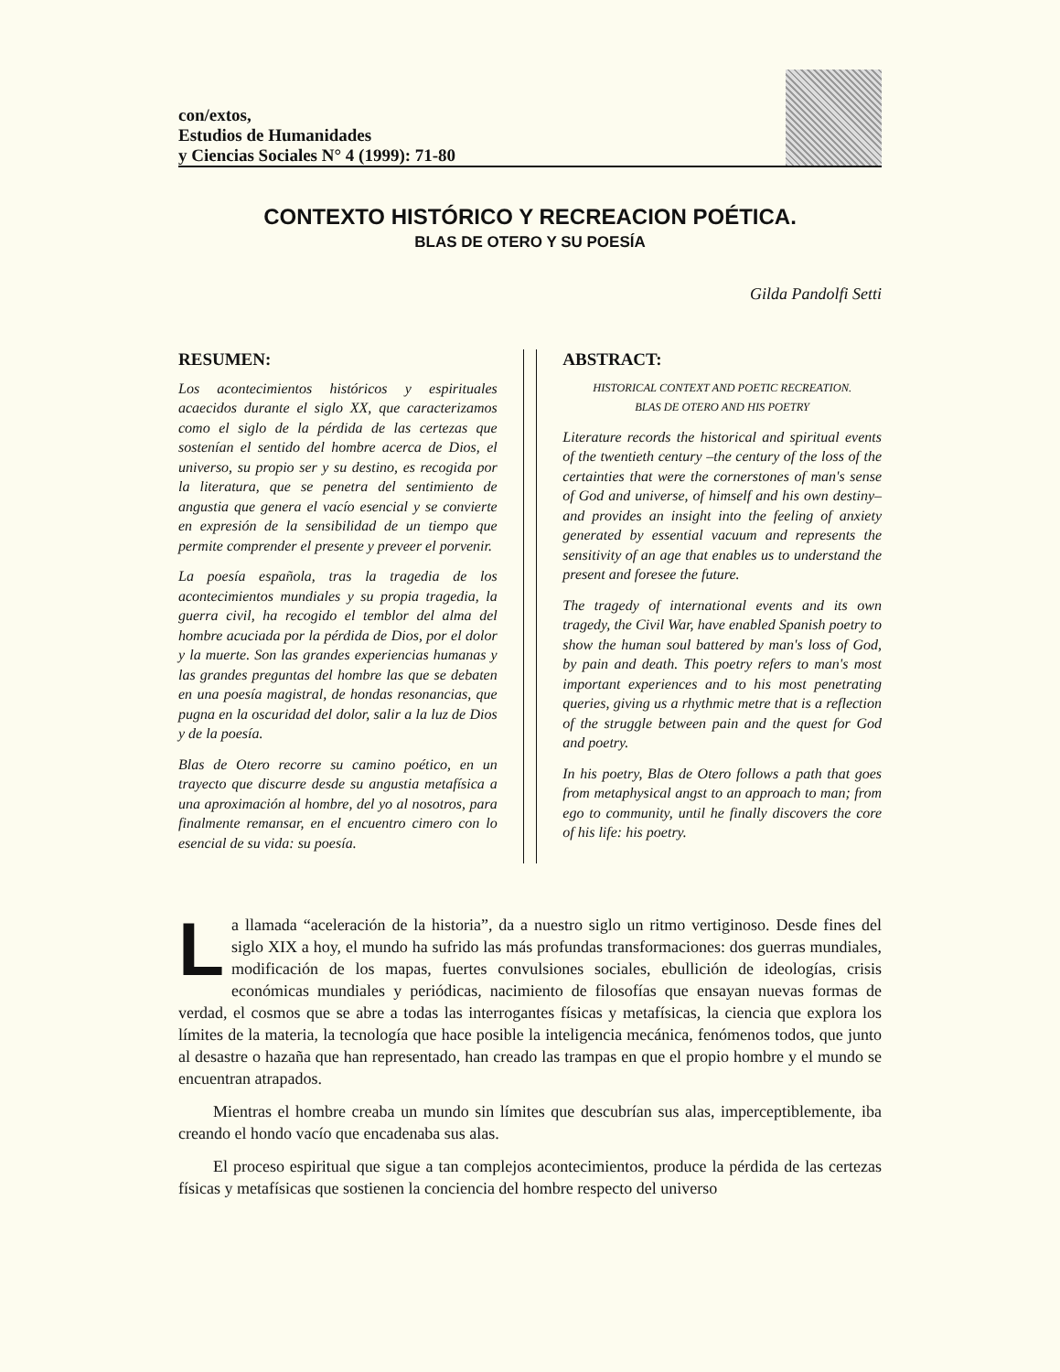con/extos,
Estudios de Humanidades
y Ciencias Sociales N° 4 (1999): 71-80
CONTEXTO HISTÓRICO Y RECREACION POÉTICA.
BLAS DE OTERO Y SU POESÍA
Gilda Pandolfi Setti
RESUMEN:
Los acontecimientos históricos y espirituales acaecidos durante el siglo XX, que caracterizamos como el siglo de la pérdida de las certezas que sostenían el sentido del hombre acerca de Dios, el universo, su propio ser y su destino, es recogida por la literatura, que se penetra del sentimiento de angustia que genera el vacío esencial y se convierte en expresión de la sensibilidad de un tiempo que permite comprender el presente y preveer el porvenir.
La poesía española, tras la tragedia de los acontecimientos mundiales y su propia tragedia, la guerra civil, ha recogido el temblor del alma del hombre acuciada por la pérdida de Dios, por el dolor y la muerte. Son las grandes experiencias humanas y las grandes preguntas del hombre las que se debaten en una poesía magistral, de hondas resonancias, que pugna en la oscuridad del dolor, salir a la luz de Dios y de la poesía.
Blas de Otero recorre su camino poético, en un trayecto que discurre desde su angustia metafísica a una aproximación al hombre, del yo al nosotros, para finalmente remansar, en el encuentro cimero con lo esencial de su vida: su poesía.
ABSTRACT:
HISTORICAL CONTEXT AND POETIC RECREATION.
BLAS DE OTERO AND HIS POETRY
Literature records the historical and spiritual events of the twentieth century –the century of the loss of the certainties that were the cornerstones of man's sense of God and universe, of himself and his own destiny– and provides an insight into the feeling of anxiety generated by essential vacuum and represents the sensitivity of an age that enables us to understand the present and foresee the future.
The tragedy of international events and its own tragedy, the Civil War, have enabled Spanish poetry to show the human soul battered by man's loss of God, by pain and death. This poetry refers to man's most important experiences and to his most penetrating queries, giving us a rhythmic metre that is a reflection of the struggle between pain and the quest for God and poetry.
In his poetry, Blas de Otero follows a path that goes from metaphysical angst to an approach to man; from ego to community, until he finally discovers the core of his life: his poetry.
La llamada “aceleración de la historia”, da a nuestro siglo un ritmo vertiginoso. Desde fines del siglo XIX a hoy, el mundo ha sufrido las más profundas transformaciones: dos guerras mundiales, modificación de los mapas, fuertes convulsiones sociales, ebullición de ideologías, crisis económicas mundiales y periódicas, nacimiento de filosofías que ensayan nuevas formas de verdad, el cosmos que se abre a todas las interrogantes físicas y metafísicas, la ciencia que explora los límites de la materia, la tecnología que hace posible la inteligencia mecánica, fenómenos todos, que junto al desastre o hazaña que han representado, han creado las trampas en que el propio hombre y el mundo se encuentran atrapados.
Mientras el hombre creaba un mundo sin límites que descubrían sus alas, imperceptiblemente, iba creando el hondo vacío que encadenaba sus alas.
El proceso espiritual que sigue a tan complejos acontecimientos, produce la pérdida de las certezas físicas y metafísicas que sostienen la conciencia del hombre respecto del universo